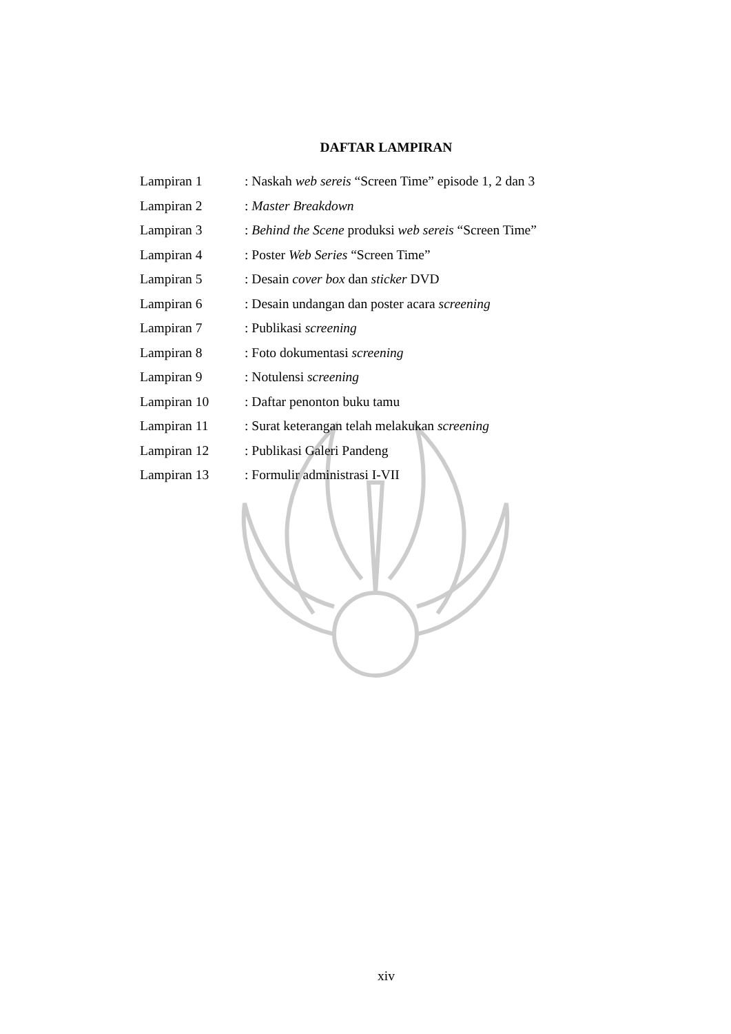DAFTAR LAMPIRAN
Lampiran 1: Naskah web sereis “Screen Time” episode 1, 2 dan 3
Lampiran 2: Master Breakdown
Lampiran 3: Behind the Scene produksi web sereis “Screen Time”
Lampiran 4: Poster Web Series “Screen Time”
Lampiran 5: Desain cover box dan sticker DVD
Lampiran 6: Desain undangan dan poster acara screening
Lampiran 7: Publikasi screening
Lampiran 8: Foto dokumentasi screening
Lampiran 9: Notulensi screening
Lampiran 10: Daftar penonton buku tamu
Lampiran 11: Surat keterangan telah melakukan screening
Lampiran 12: Publikasi Galeri Pandeng
Lampiran 13: Formulir administrasi I-VII
xiv